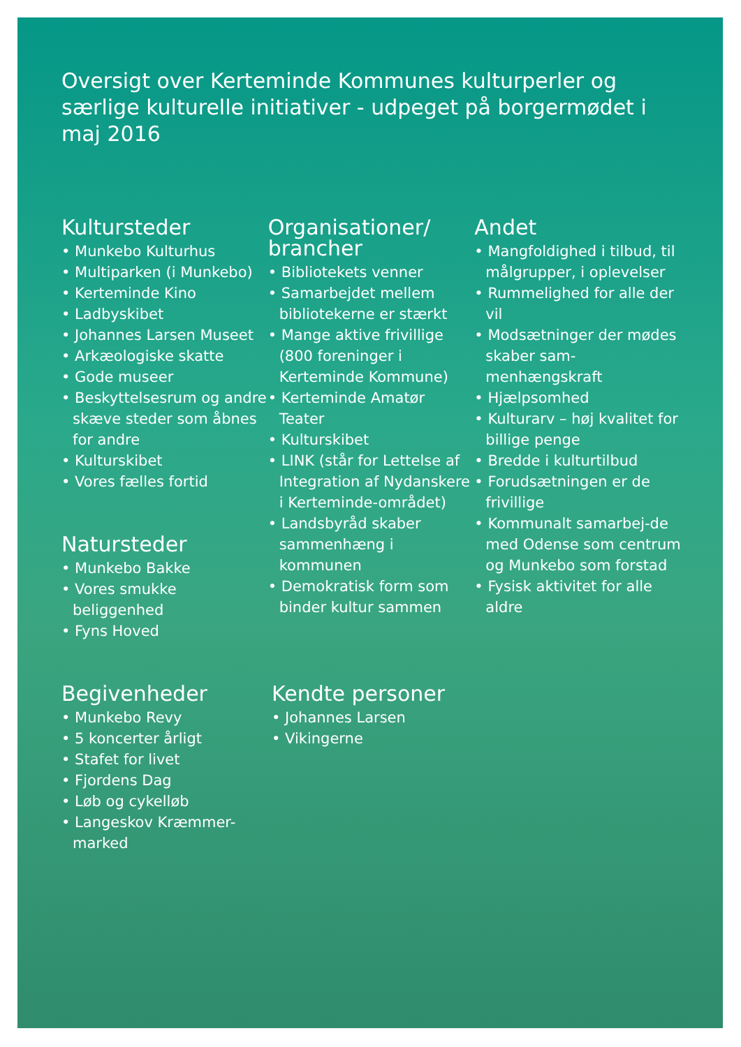Oversigt over Kerteminde Kommunes kulturperler og særlige kulturelle initiativer - udpeget på borgermødet i maj 2016
Kultursteder
• Munkebo Kulturhus
• Multiparken (i Munkebo)
• Kerteminde Kino
• Ladbyskibet
• Johannes Larsen Museet
• Arkæologiske skatte
• Gode museer
• Beskyttelsesrum og andre skæve steder som åbnes for andre
• Kulturskibet
• Vores fælles fortid
Natursteder
• Munkebo Bakke
• Vores smukke beliggenhed
• Fyns Hoved
Organisationer/ brancher
• Bibliotekets venner
• Samarbejdet mellem bibliotekerne er stærkt
• Mange aktive frivillige (800 foreninger i Kerteminde Kommune)
• Kerteminde Amatør Teater
• Kulturskibet
• LINK (står for Lettelse af Integration af Nydanskere i Kerteminde-området)
• Landsbyråd skaber sammenhæng i kommunen
• Demokratisk form som binder kultur sammen
Andet
• Mangfoldighed i tilbud, til målgrupper, i oplevelser
• Rummelighed for alle der vil
• Modsætninger der mødes skaber sam-menhængskraft
• Hjælpsomhed
• Kulturarv – høj kvalitet for billige penge
• Bredde i kulturtilbud
• Forudsætningen er de frivillige
• Kommunalt samarbej-de med Odense som centrum og Munkebo som forstad
• Fysisk aktivitet for alle aldre
Begivenheder
• Munkebo Revy
• 5 koncerter årligt
• Stafet for livet
• Fjordens Dag
• Løb og cykelløb
• Langeskov Kræmmer-marked
Kendte personer
• Johannes Larsen
• Vikingerne